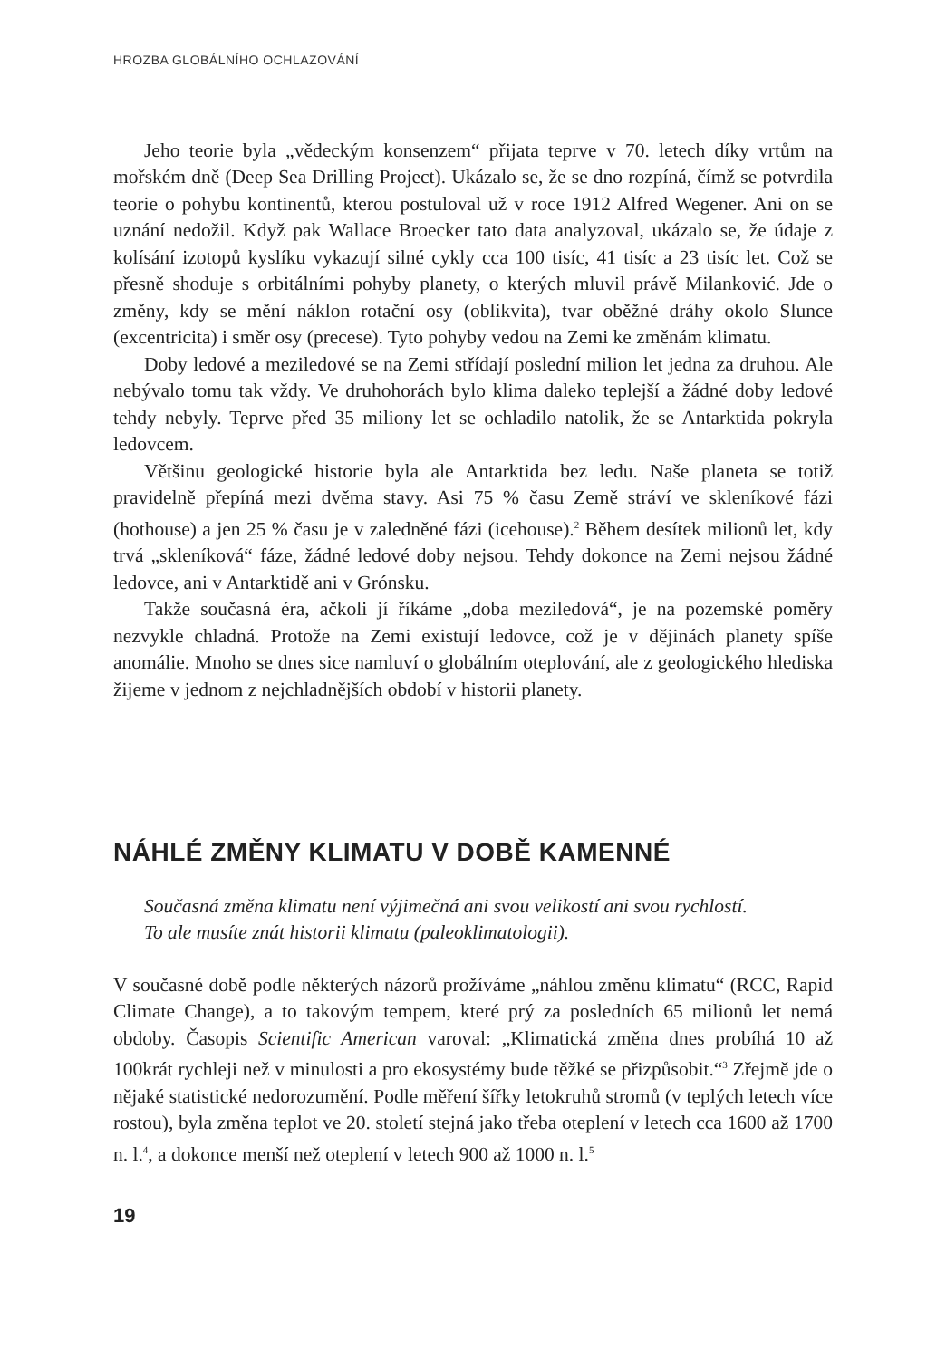HROZBA GLOBÁLNÍHO OCHLAZOVÁNÍ
Jeho teorie byla „vědeckým konsenzem“ přijata teprve v 70. letech díky vrtům na mořském dně (Deep Sea Drilling Project). Ukázalo se, že se dno rozpíná, čímž se potvrdila teorie o pohybu kontinentů, kterou postuloval už v roce 1912 Alfred Wegener. Ani on se uznání nedožil. Když pak Wallace Broecker tato data analyzoval, ukázalo se, že údaje z kolísání izotopů kyslíku vykazují silné cykly cca 100 tisíc, 41 tisíc a 23 tisíc let. Což se přesně shoduje s orbitálními pohyby planety, o kterých mluvil právě Milanković. Jde o změny, kdy se mění náklon rotační osy (oblikvita), tvar oběžné dráhy okolo Slunce (excentricita) i směr osy (precese). Tyto pohyby vedou na Zemi ke změnám klimatu.
Doby ledové a meziledové se na Zemi střídají poslední milion let jedna za druhou. Ale nebývalo tomu tak vždy. Ve druhohorách bylo klima daleko teplejší a žádné doby ledové tehdy nebyly. Teprve před 35 miliony let se ochladilo natolik, že se Antarktida pokryla ledovcem.
Většinu geologické historie byla ale Antarktida bez ledu. Naše planeta se totiž pravidelně přepíná mezi dvěma stavy. Asi 75 % času Země stráví ve skleníkové fázi (hothouse) a jen 25 % času je v zaledněné fázi (icehouse).<sup>2</sup> Během desítek milionů let, kdy trvá „skleníková“ fáze, žádné ledové doby nejsou. Tehdy dokonce na Zemi nejsou žádné ledovce, ani v Antarktidě ani v Grónsku.
Takže současná éra, ačkoli jí říkáme „doba meziledová“, je na pozemské poměry nezvykle chladná. Protože na Zemi existují ledovce, což je v dějinách planety spíše anomálie. Mnoho se dnes sice namluví o globálním oteplování, ale z geologického hlediska žijeme v jednom z nejchladnějších období v historii planety.
NÁHLÉ ZMĚNY KLIMATU V DOBĚ KAMENNÉ
Současná změna klimatu není výjimečná ani svou velikostí ani svou rychlostí.
To ale musíte znát historii klimatu (paleoklimatologii).
V současné době podle některých názorů prožíváme „náhlou změnu klimatu“ (RCC, Rapid Climate Change), a to takovým tempem, které prý za posledních 65 milionů let nemá obdoby. Časopis Scientific American varoval: „Klimatická změna dnes probíhá 10 až 100krát rychleji než v minulosti a pro ekosystémy bude těžké se přizpůsobit.“<sup>3</sup> Zřejmě jde o nějaké statistické nedorozumění. Podle měření šířky letokruhů stromů (v teplých letech více rostou), byla změna teplot ve 20. století stejná jako třeba oteplení v letech cca 1600 až 1700 n. l.<sup>4</sup>, a dokonce menší než oteplení v letech 900 až 1000 n. l.<sup>5</sup>
19